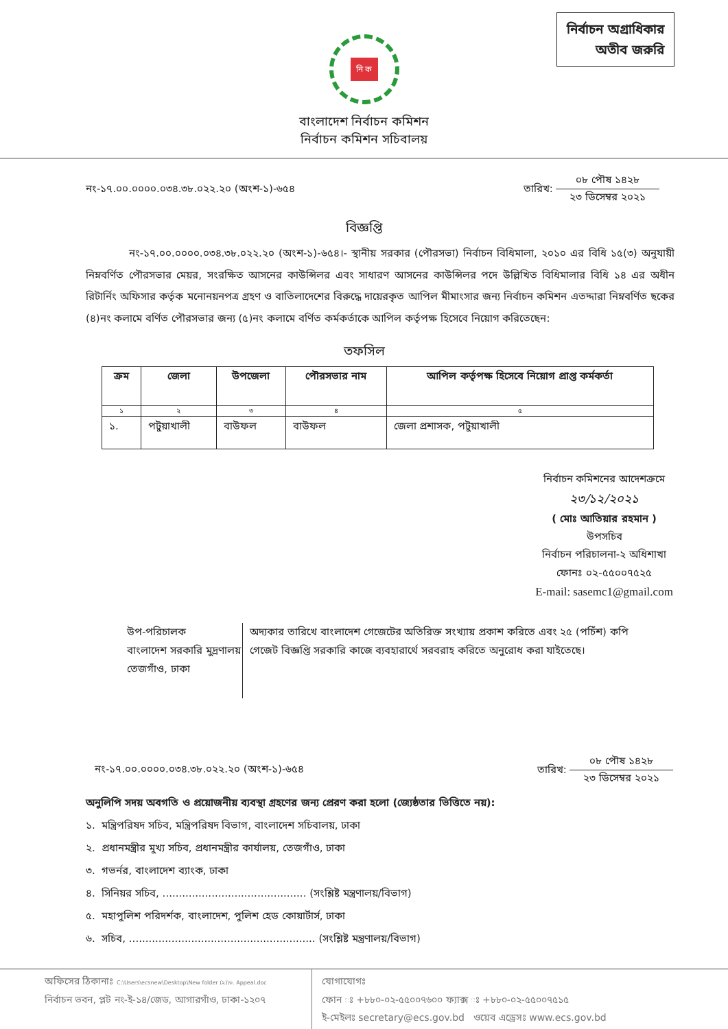নির্বাচন অগ্রাধিকার
অতীব জরুরি
নি ক
বাংলাদেশ নির্বাচন কমিশন
নির্বাচন কমিশন সচিবালয়
নং-১৭.০০.০০০০.০৩৪.৩৮.০২২.২০ (অংশ-১)-৬৫৪ তারিখ: ০৮ পৌষ ১৪২৮ ২৩ ডিসেম্বর ২০২১
বিজ্ঞপ্তি
নং-১৭.০০.০০০০.০৩৪.৩৮.০২২.২০ (অংশ-১)-৬৫৪।- স্থানীয় সরকার (পৌরসভা) নির্বাচন বিধিমালা, ২০১০ এর বিধি ১৫(৩) অনুযায়ী নিম্নবর্ণিত পৌরসভার মেয়র, সংরক্ষিত আসনের কাউন্সিলর এবং সাধারণ আসনের কাউন্সিলর পদে উল্লিখিত বিধিমালার বিধি ১৪ এর অধীন রিটার্নিং অফিসার কর্তৃক মনোনয়নপত্র গ্রহণ ও বাতিলাদেশের বিরুদ্ধে দায়েরকৃত আপিল মীমাংসার জন্য নির্বাচন কমিশন এতদ্দারা নিম্নবর্ণিত ছকের (৪)নং কলামে বর্ণিত পৌরসভার জন্য (৫)নং কলামে বর্ণিত কর্মকর্তাকে আপিল কর্তৃপক্ষ হিসেবে নিয়োগ করিতেছেন:
তফসিল
| ক্রম | জেলা | উপজেলা | পৌরসভার নাম | আপিল কর্তৃপক্ষ হিসেবে নিয়োগ প্রাপ্ত কর্মকর্তা |
| --- | --- | --- | --- | --- |
| ১ | ২ | ৩ | ৪ | ৫ |
| ১. | পটুয়াখালী | বাউফল | বাউফল | জেলা প্রশাসক, পটুয়াখালী |
নির্বাচন কমিশনের আদেশক্রমে
২৩/১২/২০২১
( মোঃ আতিয়ার রহমান )
উপসচিব
নির্বাচন পরিচালনা-২ অধিশাখা
ফোনঃ ০২-৫৫০০৭৫২৫
E-mail: sasemc1@gmail.com
উপ-পরিচালক
বাংলাদেশ সরকারি মুদ্রণালয়
তেজগাঁও, ঢাকা
অদ্যকার তারিখে বাংলাদেশ গেজেটের অতিরিক্ত সংখ্যায় প্রকাশ করিতে এবং ২৫ (পচিঁশ) কপি গেজেট বিজ্ঞপ্তি সরকারি কাজে ব্যবহারার্থে সরবরাহ করিতে অনুরোধ করা যাইতেছে।
নং-১৭.০০.০০০০.০৩৪.৩৮.০২২.২০ (অংশ-১)-৬৫৪ তারিখ: ০৮ পৌষ ১৪২৮ ২৩ ডিসেম্বর ২০২১
অনুলিপি সদয় অবগতি ও প্রয়োজনীয় ব্যবস্থা গ্রহণের জন্য প্রেরণ করা হলো (জ্যেষ্ঠতার ভিত্তিতে নয়):
১. মন্ত্রিপরিষদ সচিব, মন্ত্রিপরিষদ বিভাগ, বাংলাদেশ সচিবালয়, ঢাকা
২. প্রধানমন্ত্রীর মুখ্য সচিব, প্রধানমন্ত্রীর কার্যালয়, তেজগাঁও, ঢাকা
৩. গভর্নর, বাংলাদেশ ব্যাংক, ঢাকা
৪. সিনিয়র সচিব, ............................................ (সংশ্লিষ্ট মন্ত্রণালয়/বিভাগ)
৫. মহাপুলিশ পরিদর্শক, বাংলাদেশ, পুলিশ হেড কোয়ার্টার্স, ঢাকা
৬. সচিব, ......................................................... (সংশ্লিষ্ট মন্ত্রণালয়/বিভাগ)
অফিসের ঠিকানাঃ C:\Users\ecsnew\Desktop\New folder (২)\৩. Appeal.doc
নির্বাচন ভবন, প্লট নং-ই-১৪/জেড, আগারগাঁও, ঢাকা-১২০৭
যোগাযোগঃ
ফোন ঃ +৮৮০-০২-৫৫০০৭৬০০ ফ্যাক্স ঃ +৮৮০-০২-৫৫০০৭৫১৫
ই-মেইলঃ secretary@ecs.gov.bd ওয়েব এড্রেসঃ www.ecs.gov.bd